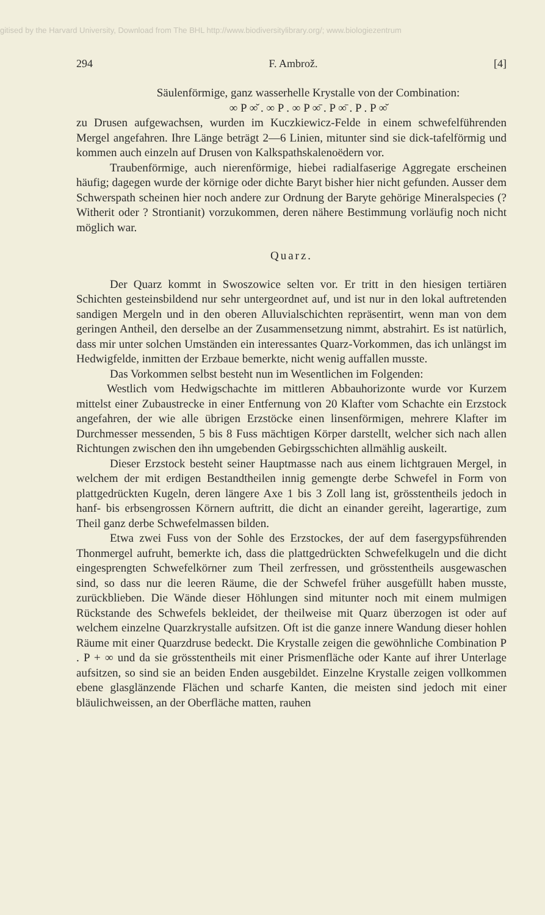gitised by the Harvard University, Download from The BHL http://www.biodiversitylibrary.org/; www.biologiezentrum
294 F. Ambrož. [4]
Säulenförmige, ganz wasserhelle Krystalle von der Combination:
∞ P ∞̆ . ∞ P . ∞ P ∞̄ . P ∞̄ . P . P ∞̆
zu Drusen aufgewachsen, wurden im Kuczkiewicz-Felde in einem schwefelführenden Mergel angefahren. Ihre Länge beträgt 2—6 Linien, mitunter sind sie dick-tafelförmig und kommen auch einzeln auf Drusen von Kalkspathskalenoëdern vor.
Traubenförmige, auch nierenförmige, hiebei radialfaserige Aggregate erscheinen häufig; dagegen wurde der körnige oder dichte Baryt bisher hier nicht gefunden. Ausser dem Schwerspath scheinen hier noch andere zur Ordnung der Baryte gehörige Mineralspecies (? Witherit oder ? Strontianit) vorzukommen, deren nähere Bestimmung vorläufig noch nicht möglich war.
Quarz.
Der Quarz kommt in Swoszowice selten vor. Er tritt in den hiesigen tertiären Schichten gesteinsbildend nur sehr untergeordnet auf, und ist nur in den lokal auftretenden sandigen Mergeln und in den oberen Alluvialschichten repräsentirt, wenn man von dem geringen Antheil, den derselbe an der Zusammensetzung nimmt, abstrahirt. Es ist natürlich, dass mir unter solchen Umständen ein interessantes Quarz-Vorkommen, das ich unlängst im Hedwigfelde, inmitten der Erzbaue bemerkte, nicht wenig auffallen musste.
Das Vorkommen selbst besteht nun im Wesentlichen im Folgenden:
Westlich vom Hedwigschachte im mittleren Abbauhorizonte wurde vor Kurzem mittelst einer Zubaustrecke in einer Entfernung von 20 Klafter vom Schachte ein Erzstock angefahren, der wie alle übrigen Erzstöcke einen linsenförmigen, mehrere Klafter im Durchmesser messenden, 5 bis 8 Fuss mächtigen Körper darstellt, welcher sich nach allen Richtungen zwischen den ihn umgebenden Gebirgsschichten allmählig auskeilt.
Dieser Erzstock besteht seiner Hauptmasse nach aus einem lichtgrauen Mergel, in welchem der mit erdigen Bestandtheilen innig gemengte derbe Schwefel in Form von plattgedrückten Kugeln, deren längere Axe 1 bis 3 Zoll lang ist, grösstentheils jedoch in hanf- bis erbsengrossen Körnern auftritt, die dicht an einander gereiht, lagerartige, zum Theil ganz derbe Schwefelmassen bilden.
Etwa zwei Fuss von der Sohle des Erzstockes, der auf dem fasergypsführenden Thonmergel aufruht, bemerkte ich, dass die plattgedrückten Schwefelkugeln und die dicht eingesprengten Schwefelkörner zum Theil zerfressen, und grösstentheils ausgewaschen sind, so dass nur die leeren Räume, die der Schwefel früher ausgefüllt haben musste, zurückblieben. Die Wände dieser Höhlungen sind mitunter noch mit einem mulmigen Rückstande des Schwefels bekleidet, der theilweise mit Quarz überzogen ist oder auf welchem einzelne Quarzkrystalle aufsitzen. Oft ist die ganze innere Wandung dieser hohlen Räume mit einer Quarzdruse bedeckt. Die Krystalle zeigen die gewöhnliche Combination P . P + ∞ und da sie grösstentheils mit einer Prismenfläche oder Kante auf ihrer Unterlage aufsitzen, so sind sie an beiden Enden ausgebildet. Einzelne Krystalle zeigen vollkommen ebene glasglänzende Flächen und scharfe Kanten, die meisten sind jedoch mit einer bläulichweissen, an der Oberfläche matten, rauhen